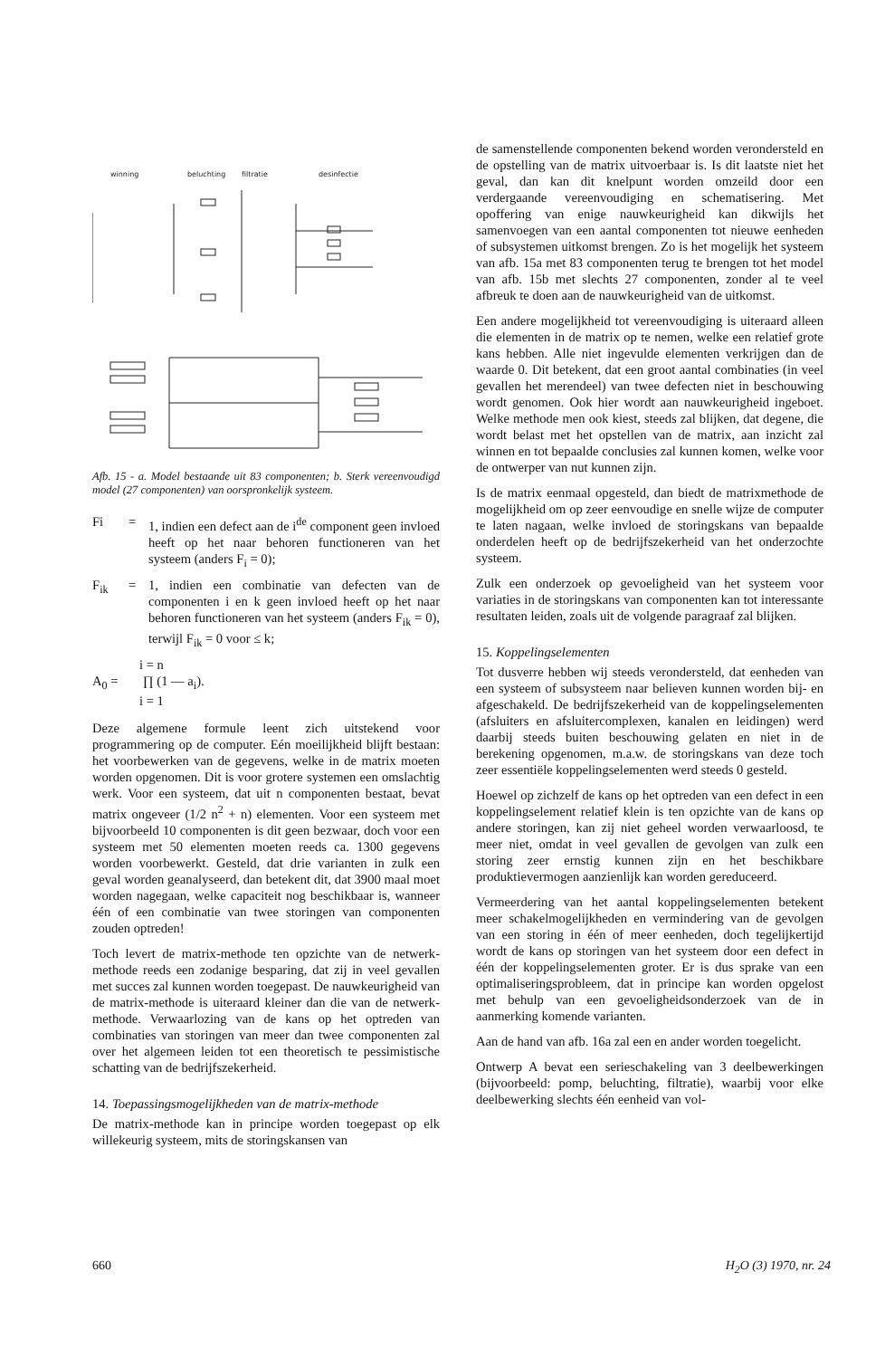winning
beluchting
filtratie
desinfectie
Afb. 15 - a. Model bestaande uit 83 componenten; b. Sterk vereenvoudigd model (27 componenten) van oorspronkelijk systeem.
Fi = 1, indien een defect aan de i<sup>de</sup> component geen invloed heeft op het naar behoren functioneren van het systeem (anders F<sub>i</sub> = 0);
F<sub>ik</sub> = 1, indien een combinatie van defecten van de componenten i en k geen invloed heeft op het naar behoren functioneren van het systeem (anders F<sub>ik</sub> = 0), terwijl F<sub>ik</sub> = 0 voor ≤ k;
i = n
A<sub>0</sub> = ∏ (1 — a<sub>i</sub>).
i = 1
Deze algemene formule leent zich uitstekend voor programmering op de computer. Eén moeilijkheid blijft bestaan: het voorbewerken van de gegevens, welke in de matrix moeten worden opgenomen. Dit is voor grotere systemen een omslachtig werk. Voor een systeem, dat uit n componenten bestaat, bevat matrix ongeveer (1/2 n<sup>2</sup> + n) elementen. Voor een systeem met bijvoorbeeld 10 componenten is dit geen bezwaar, doch voor een systeem met 50 elementen moeten reeds ca. 1300 gegevens worden voorbewerkt. Gesteld, dat drie varianten in zulk een geval worden geanalyseerd, dan betekent dit, dat 3900 maal moet worden nagegaan, welke capaciteit nog beschikbaar is, wanneer één of een combinatie van twee storingen van componenten zouden optreden!
Toch levert de matrix-methode ten opzichte van de netwerk-methode reeds een zodanige besparing, dat zij in veel gevallen met succes zal kunnen worden toegepast. De nauwkeurigheid van de matrix-methode is uiteraard kleiner dan die van de netwerk-methode. Verwaarlozing van de kans op het optreden van combinaties van storingen van meer dan twee componenten zal over het algemeen leiden tot een theoretisch te pessimistische schatting van de bedrijfszekerheid.
14. Toepassingsmogelijkheden van de matrix-methode
De matrix-methode kan in principe worden toegepast op elk willekeurig systeem, mits de storingskansen van
de samenstellende componenten bekend worden verondersteld en de opstelling van de matrix uitvoerbaar is. Is dit laatste niet het geval, dan kan dit knelpunt worden omzeild door een verdergaande vereenvoudiging en schematisering. Met opoffering van enige nauwkeurigheid kan dikwijls het samenvoegen van een aantal componenten tot nieuwe eenheden of subsystemen uitkomst brengen. Zo is het mogelijk het systeem van afb. 15a met 83 componenten terug te brengen tot het model van afb. 15b met slechts 27 componenten, zonder al te veel afbreuk te doen aan de nauwkeurigheid van de uitkomst.
Een andere mogelijkheid tot vereenvoudiging is uiteraard alleen die elementen in de matrix op te nemen, welke een relatief grote kans hebben. Alle niet ingevulde elementen verkrijgen dan de waarde 0. Dit betekent, dat een groot aantal combinaties (in veel gevallen het merendeel) van twee defecten niet in beschouwing wordt genomen. Ook hier wordt aan nauwkeurigheid ingeboet. Welke methode men ook kiest, steeds zal blijken, dat degene, die wordt belast met het opstellen van de matrix, aan inzicht zal winnen en tot bepaalde conclusies zal kunnen komen, welke voor de ontwerper van nut kunnen zijn.
Is de matrix eenmaal opgesteld, dan biedt de matrixmethode de mogelijkheid om op zeer eenvoudige en snelle wijze de computer te laten nagaan, welke invloed de storingskans van bepaalde onderdelen heeft op de bedrijfszekerheid van het onderzochte systeem.
Zulk een onderzoek op gevoeligheid van het systeem voor variaties in de storingskans van componenten kan tot interessante resultaten leiden, zoals uit de volgende paragraaf zal blijken.
15. Koppelingselementen
Tot dusverre hebben wij steeds verondersteld, dat eenheden van een systeem of subsysteem naar believen kunnen worden bij- en afgeschakeld. De bedrijfszekerheid van de koppelingselementen (afsluiters en afsluitercomplexen, kanalen en leidingen) werd daarbij steeds buiten beschouwing gelaten en niet in de berekening opgenomen, m.a.w. de storingskans van deze toch zeer essentiële koppelingselementen werd steeds 0 gesteld.
Hoewel op zichzelf de kans op het optreden van een defect in een koppelingselement relatief klein is ten opzichte van de kans op andere storingen, kan zij niet geheel worden verwaarloosd, te meer niet, omdat in veel gevallen de gevolgen van zulk een storing zeer ernstig kunnen zijn en het beschikbare produktievermogen aanzienlijk kan worden gereduceerd.
Vermeerdering van het aantal koppelingselementen betekent meer schakelmogelijkheden en vermindering van de gevolgen van een storing in één of meer eenheden, doch tegelijkertijd wordt de kans op storingen van het systeem door een defect in één der koppelingselementen groter. Er is dus sprake van een optimaliseringsprobleem, dat in principe kan worden opgelost met behulp van een gevoeligheidsonderzoek van de in aanmerking komende varianten.
Aan de hand van afb. 16a zal een en ander worden toegelicht.
Ontwerp A bevat een serieschakeling van 3 deelbewerkingen (bijvoorbeeld: pomp, beluchting, filtratie), waarbij voor elke deelbewerking slechts één eenheid van vol-
660 H<sub>2</sub>O (3) 1970, nr. 24